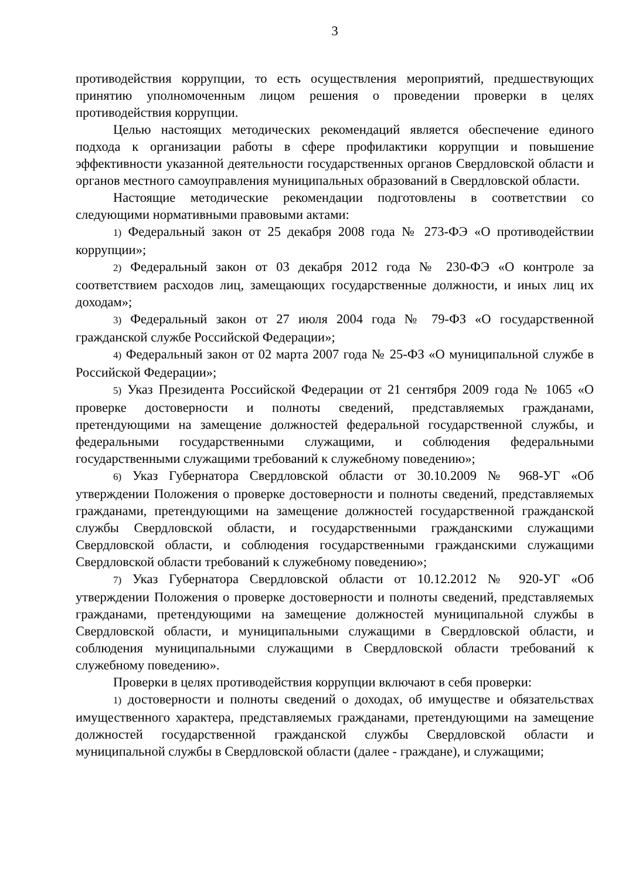3
противодействия коррупции, то есть осуществления мероприятий, предшествующих принятию уполномоченным лицом решения о проведении проверки в целях противодействия коррупции.
Целью настоящих методических рекомендаций является обеспечение единого подхода к организации работы в сфере профилактики коррупции и повышение эффективности указанной деятельности государственных органов Свердловской области и органов местного самоуправления муниципальных образований в Свердловской области.
Настоящие методические рекомендации подготовлены в соответствии со следующими нормативными правовыми актами:
1) Федеральный закон от 25 декабря 2008 года № 273-ФЭ «О противодействии коррупции»;
2) Федеральный закон от 03 декабря 2012 года № 230-ФЭ «О контроле за соответствием расходов лиц, замещающих государственные должности, и иных лиц их доходам»;
3) Федеральный закон от 27 июля 2004 года № 79-ФЗ «О государственной гражданской службе Российской Федерации»;
4) Федеральный закон от 02 марта 2007 года № 25-ФЗ «О муниципальной службе в Российской Федерации»;
5) Указ Президента Российской Федерации от 21 сентября 2009 года № 1065 «О проверке достоверности и полноты сведений, представляемых гражданами, претендующими на замещение должностей федеральной государственной службы, и федеральными государственными служащими, и соблюдения федеральными государственными служащими требований к служебному поведению»;
6) Указ Губернатора Свердловской области от 30.10.2009 № 968-УГ «Об утверждении Положения о проверке достоверности и полноты сведений, представляемых гражданами, претендующими на замещение должностей государственной гражданской службы Свердловской области, и государственными гражданскими служащими Свердловской области, и соблюдения государственными гражданскими служащими Свердловской области требований к служебному поведению»;
7) Указ Губернатора Свердловской области от 10.12.2012 № 920-УГ «Об утверждении Положения о проверке достоверности и полноты сведений, представляемых гражданами, претендующими на замещение должностей муниципальной службы в Свердловской области, и муниципальными служащими в Свердловской области, и соблюдения муниципальными служащими в Свердловской области требований к служебному поведению».
Проверки в целях противодействия коррупции включают в себя проверки:
1) достоверности и полноты сведений о доходах, об имуществе и обязательствах имущественного характера, представляемых гражданами, претендующими на замещение должностей государственной гражданской службы Свердловской области и муниципальной службы в Свердловской области (далее - граждане), и служащими;